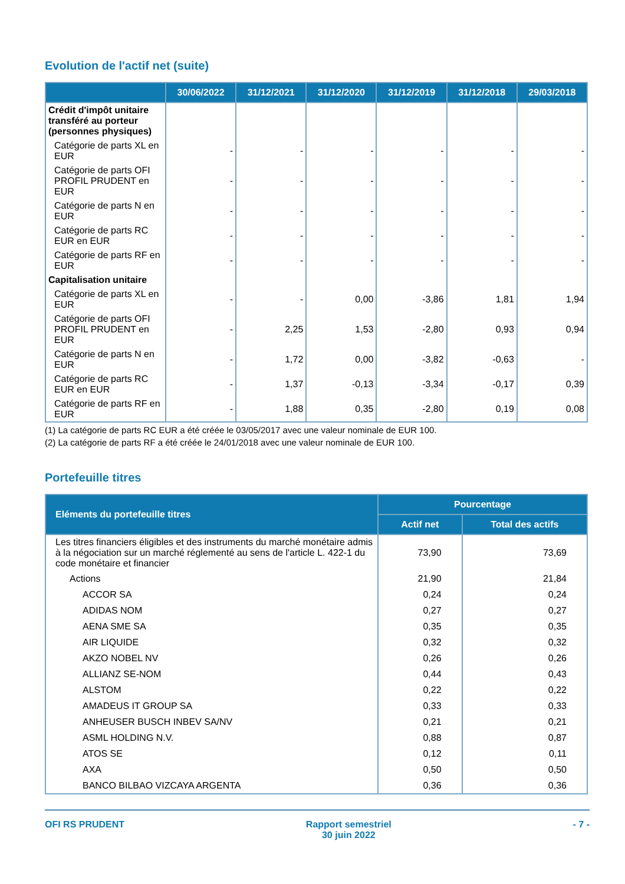Evolution de l'actif net (suite)
| | 30/06/2022 | 31/12/2021 | 31/12/2020 | 31/12/2019 | 31/12/2018 | 29/03/2018 |
| --- | --- | --- | --- | --- | --- | --- |
| Crédit d'impôt unitaire transféré au porteur (personnes physiques) | | | | | | |
| Catégorie de parts XL en EUR | - | - | - | - | - | - |
| Catégorie de parts OFI PROFIL PRUDENT en EUR | - | - | - | - | - | - |
| Catégorie de parts N en EUR | - | - | - | - | - | - |
| Catégorie de parts RC EUR en EUR | - | - | - | - | - | - |
| Catégorie de parts RF en EUR | - | - | - | - | - | - |
| Capitalisation unitaire | | | | | | |
| Catégorie de parts XL en EUR | - | - | 0,00 | -3,86 | 1,81 | 1,94 |
| Catégorie de parts OFI PROFIL PRUDENT en EUR | - | 2,25 | 1,53 | -2,80 | 0,93 | 0,94 |
| Catégorie de parts N en EUR | - | 1,72 | 0,00 | -3,82 | -0,63 | - |
| Catégorie de parts RC EUR en EUR | - | 1,37 | -0,13 | -3,34 | -0,17 | 0,39 |
| Catégorie de parts RF en EUR | - | 1,88 | 0,35 | -2,80 | 0,19 | 0,08 |
(1) La catégorie de parts RC EUR a été créée le 03/05/2017 avec une valeur nominale de EUR 100.
(2) La catégorie de parts RF a été créée le 24/01/2018 avec une valeur nominale de EUR 100.
Portefeuille titres
| Eléments du portefeuille titres | Pourcentage | |
| --- | --- | --- |
| | Actif net | Total des actifs |
| Les titres financiers éligibles et des instruments du marché monétaire admis à la négociation sur un marché réglementé au sens de l'article L. 422-1 du code monétaire et financier | 73,90 | 73,69 |
| Actions | 21,90 | 21,84 |
| ACCOR SA | 0,24 | 0,24 |
| ADIDAS NOM | 0,27 | 0,27 |
| AENA SME SA | 0,35 | 0,35 |
| AIR LIQUIDE | 0,32 | 0,32 |
| AKZO NOBEL NV | 0,26 | 0,26 |
| ALLIANZ SE-NOM | 0,44 | 0,43 |
| ALSTOM | 0,22 | 0,22 |
| AMADEUS IT GROUP SA | 0,33 | 0,33 |
| ANHEUSER BUSCH INBEV SA/NV | 0,21 | 0,21 |
| ASML HOLDING N.V. | 0,88 | 0,87 |
| ATOS SE | 0,12 | 0,11 |
| AXA | 0,50 | 0,50 |
| BANCO BILBAO VIZCAYA ARGENTA | 0,36 | 0,36 |
OFI RS PRUDENT Rapport semestriel
30 juin 2022 - 7 -